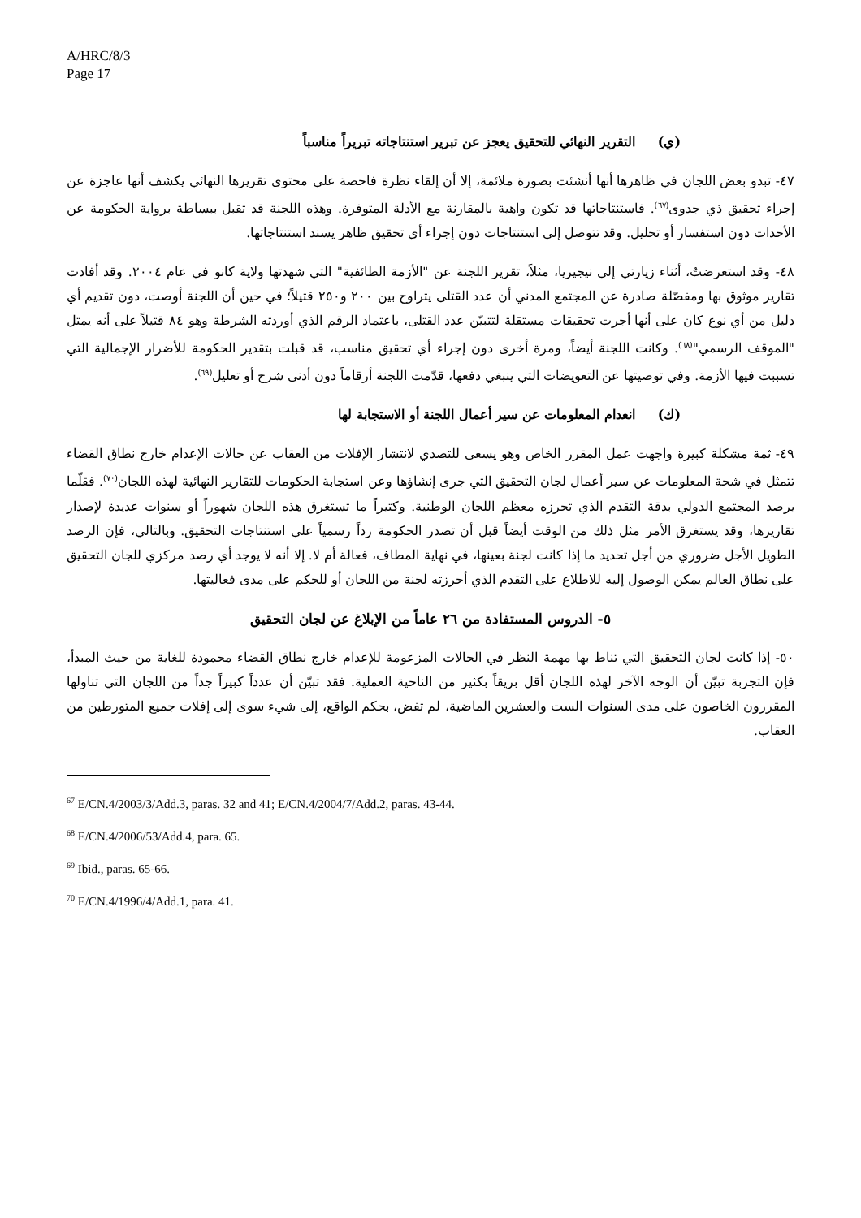A/HRC/8/3
Page 17
(ي) التقرير النهائي للتحقيق يعجز عن تبرير استنتاجاته تبريراً مناسباً
٤٧- تبدو بعض اللجان في ظاهرها أنها أنشئت بصورة ملائمة، إلا أن إلقاء نظرة فاحصة على محتوى تقريرها النهائي يكشف أنها عاجزة عن إجراء تحقيق ذي جدوى<sup>(٦٧)</sup>. فاستنتاجاتها قد تكون واهية بالمقارنة مع الأدلة المتوفرة. وهذه اللجنة قد تقبل ببساطة برواية الحكومة عن الأحداث دون استفسار أو تحليل. وقد تتوصل إلى استنتاجات دون إجراء أي تحقيق ظاهر يسند استنتاجاتها.
٤٨- وقد استعرضتُ، أثناء زيارتي إلى نيجيريا، مثلاً، تقرير اللجنة عن "الأزمة الطائفية" التي شهدتها ولاية كانو في عام ٢٠٠٤. وقد أفادت تقارير موثوق بها ومفصّلة صادرة عن المجتمع المدني أن عدد القتلى يتراوح بين ٢٠٠ و٢٥٠ قتيلاً؛ في حين أن اللجنة أوصت، دون تقديم أي دليل من أي نوع كان على أنها أجرت تحقيقات مستقلة لتتبيّن عدد القتلى، باعتماد الرقم الذي أوردته الشرطة وهو ٨٤ قتيلاً على أنه يمثل "الموقف الرسمي"<sup>(٦٨)</sup>. وكانت اللجنة أيضاً، ومرة أخرى دون إجراء أي تحقيق مناسب، قد قبلت بتقدير الحكومة للأضرار الإجمالية التي تسببت فيها الأزمة. وفي توصيتها عن التعويضات التي ينبغي دفعها، قدّمت اللجنة أرقاماً دون أدنى شرح أو تعليل<sup>(٦٩)</sup>.
(ك) انعدام المعلومات عن سير أعمال اللجنة أو الاستجابة لها
٤٩- ثمة مشكلة كبيرة واجهت عمل المقرر الخاص وهو يسعى للتصدي لانتشار الإفلات من العقاب عن حالات الإعدام خارج نطاق القضاء تتمثل في شحة المعلومات عن سير أعمال لجان التحقيق التي جرى إنشاؤها وعن استجابة الحكومات للتقارير النهائية لهذه اللجان<sup>(٧٠)</sup>. فقلّما يرصد المجتمع الدولي بدقة التقدم الذي تحرزه معظم اللجان الوطنية. وكثيراً ما تستغرق هذه اللجان شهوراً أو سنوات عديدة لإصدار تقاريرها، وقد يستغرق الأمر مثل ذلك من الوقت أيضاً قبل أن تصدر الحكومة رداً رسمياً على استنتاجات التحقيق. وبالتالي، فإن الرصد الطويل الأجل ضروري من أجل تحديد ما إذا كانت لجنة بعينها، في نهاية المطاف، فعالة أم لا. إلا أنه لا يوجد أي رصد مركزي للجان التحقيق على نطاق العالم يمكن الوصول إليه للاطلاع على التقدم الذي أحرزته لجنة من اللجان أو للحكم على مدى فعاليتها.
٥- الدروس المستفادة من ٢٦ عاماً من الإبلاغ عن لجان التحقيق
٥٠- إذا كانت لجان التحقيق التي تناط بها مهمة النظر في الحالات المزعومة للإعدام خارج نطاق القضاء محمودة للغاية من حيث المبدأ، فإن التجربة تبيّن أن الوجه الآخر لهذه اللجان أقل بريقاً بكثير من الناحية العملية. فقد تبيّن أن عدداً كبيراً جداً من اللجان التي تناولها المقررون الخاصون على مدى السنوات الست والعشرين الماضية، لم تفض، بحكم الواقع، إلى شيء سوى إلى إفلات جميع المتورطين من العقاب.
<sup>67</sup> E/CN.4/2003/3/Add.3, paras. 32 and 41; E/CN.4/2004/7/Add.2, paras. 43-44.
<sup>68</sup> E/CN.4/2006/53/Add.4, para. 65.
<sup>69</sup> Ibid., paras. 65-66.
<sup>70</sup> E/CN.4/1996/4/Add.1, para. 41.